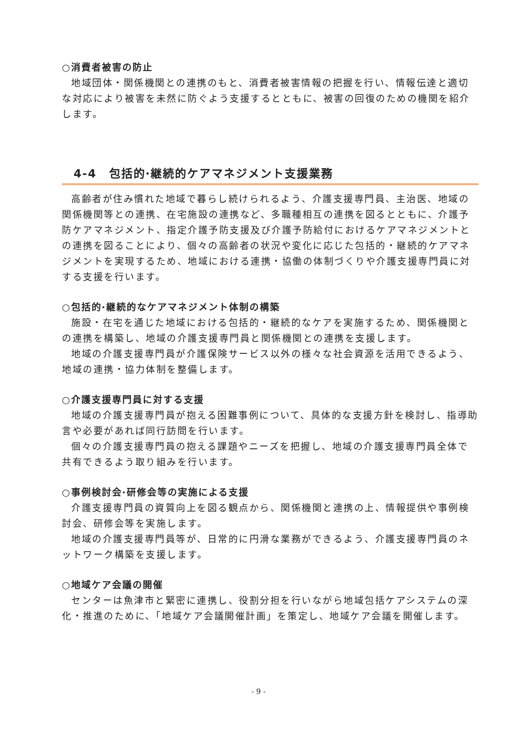○消費者被害の防止
地域団体・関係機関との連携のもと、消費者被害情報の把握を行い、情報伝達と適切な対応により被害を未然に防ぐよう支援するとともに、被害の回復のための機関を紹介します。
4-4　包括的·継続的ケアマネジメント支援業務
高齢者が住み慣れた地域で暮らし続けられるよう、介護支援専門員、主治医、地域の関係機関等との連携、在宅施設の連携など、多職種相互の連携を図るとともに、介護予防ケアマネジメント、指定介護予防支援及び介護予防給付におけるケアマネジメントとの連携を図ることにより、個々の高齢者の状況や変化に応じた包括的・継続的ケアマネジメントを実現するため、地域における連携・協働の体制づくりや介護支援専門員に対する支援を行います。
○包括的·継続的なケアマネジメント体制の構築
施設・在宅を通じた地域における包括的・継続的なケアを実施するため、関係機関との連携を構築し、地域の介護支援専門員と関係機関との連携を支援します。
地域の介護支援専門員が介護保険サービス以外の様々な社会資源を活用できるよう、地域の連携・協力体制を整備します。
○介護支援専門員に対する支援
地域の介護支援専門員が抱える困難事例について、具体的な支援方針を検討し、指導助言や必要があれば同行訪問を行います。
個々の介護支援専門員の抱える課題やニーズを把握し、地域の介護支援専門員全体で共有できるよう取り組みを行います。
○事例検討会·研修会等の実施による支援
介護支援専門員の資質向上を図る観点から、関係機関と連携の上、情報提供や事例検討会、研修会等を実施します。
地域の介護支援専門員等が、日常的に円滑な業務ができるよう、介護支援専門員のネットワーク構築を支援します。
○地域ケア会議の開催
センターは魚津市と緊密に連携し、役割分担を行いながら地域包括ケアシステムの深化・推進のために、「地域ケア会議開催計画」を策定し、地域ケア会議を開催します。
- 9 -